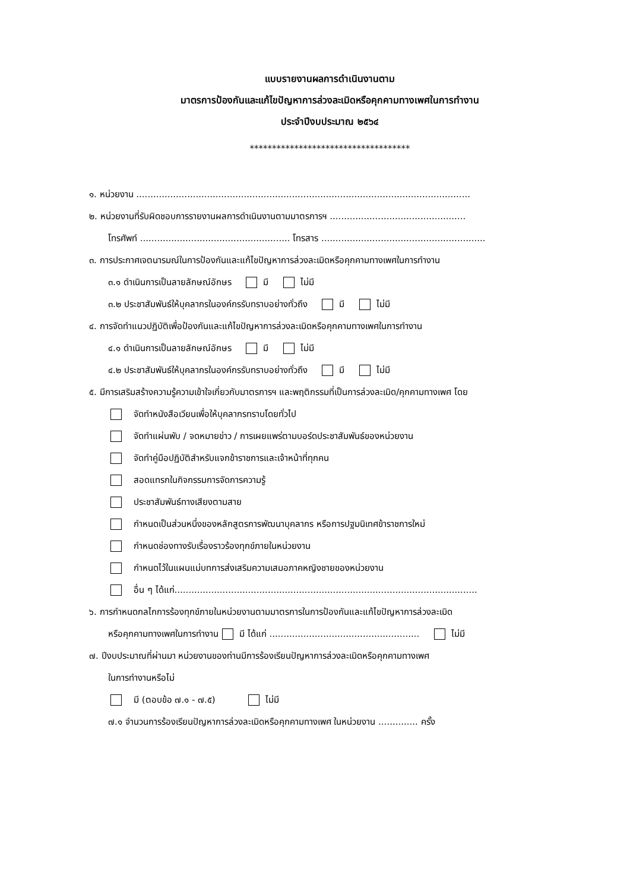แบบรายงานผลการดำเนินงานตาม
มาตรการป้องกันและแก้ไขปัญหาการล่วงละเมิดหรือคุกคามทางเพศในการทำงาน
ประจำปีงบประมาณ ๒๕๖๔
************************************
๑. หน่วยงาน ......................................................................................................................
๒. หน่วยงานที่รับผิดชอบการรายงานผลการดำเนินงานตามมาตรการฯ ................................................
โทรศัพท์ ..................................................... โทรสาร ..........................................................
๓. การประกาศเจตนารมณ์ในการป้องกันและแก้ไขปัญหาการล่วงละเมิดหรือคุกคามทางเพศในการทำงาน
๓.๑ ดำเนินการเป็นลายลักษณ์อักษร มี ไม่มี
๓.๒ ประชาสัมพันธ์ให้บุคลากรในองค์กรรับทราบอย่างทั่วถึง มี ไม่มี
๔. การจัดทำแนวปฏิบัติเพื่อป้องกันและแก้ไขปัญหาการล่วงละเมิดหรือคุกคามทางเพศในการทำงาน
๔.๑ ดำเนินการเป็นลายลักษณ์อักษร มี ไม่มี
๔.๒ ประชาสัมพันธ์ให้บุคลากรในองค์กรรับทราบอย่างทั่วถึง มี ไม่มี
๕. มีการเสริมสร้างความรู้ความเข้าใจเกี่ยวกับมาตรการฯ และพฤติกรรมที่เป็นการล่วงละเมิด/คุกคามทางเพศ โดย
จัดทำหนังสือเวียนเพื่อให้บุคลากรทราบโดยทั่วไป
จัดทำแผ่นพับ / จดหมายข่าว / การเผยแพร่ตามบอร์ดประชาสัมพันธ์ของหน่วยงาน
จัดทำคู่มือปฏิบัติสำหรับแจกข้าราชการและเจ้าหน้าที่ทุกคน
สอดแทรกในกิจกรรมการจัดการความรู้
ประชาสัมพันธ์ทางเสียงตามสาย
กำหนดเป็นส่วนหนึ่งของหลักสูตรการพัฒนาบุคลากร หรือการปฐมนิเทศข้าราชการใหม่
กำหนดช่องทางรับเรื่องราวร้องทุกข์ภายในหน่วยงาน
กำหนดไว้ในแผนแม่บทการส่งเสริมความเสมอภาคหญิงชายของหน่วยงาน
อื่น ๆ ได้แก่...........................................................................................................
๖. การกำหนดกลไกการร้องทุกข์ภายในหน่วยงานตามมาตรการในการป้องกันและแก้ไขปัญหาการล่วงละเมิด
หรือคุกคามทางเพศในการทำงาน มี ได้แก่ ..................................................... ไม่มี
๗. ปีงบประมาณที่ผ่านมา หน่วยงานของท่านมีการร้องเรียนปัญหาการล่วงละเมิดหรือคุกคามทางเพศ
ในการทำงานหรือไม่
มี (ตอบข้อ ๗.๑ - ๗.๕) ไม่มี
๗.๑ จำนวนการร้องเรียนปัญหาการล่วงละเมิดหรือคุกคามทางเพศ ในหน่วยงาน .............. ครั้ง